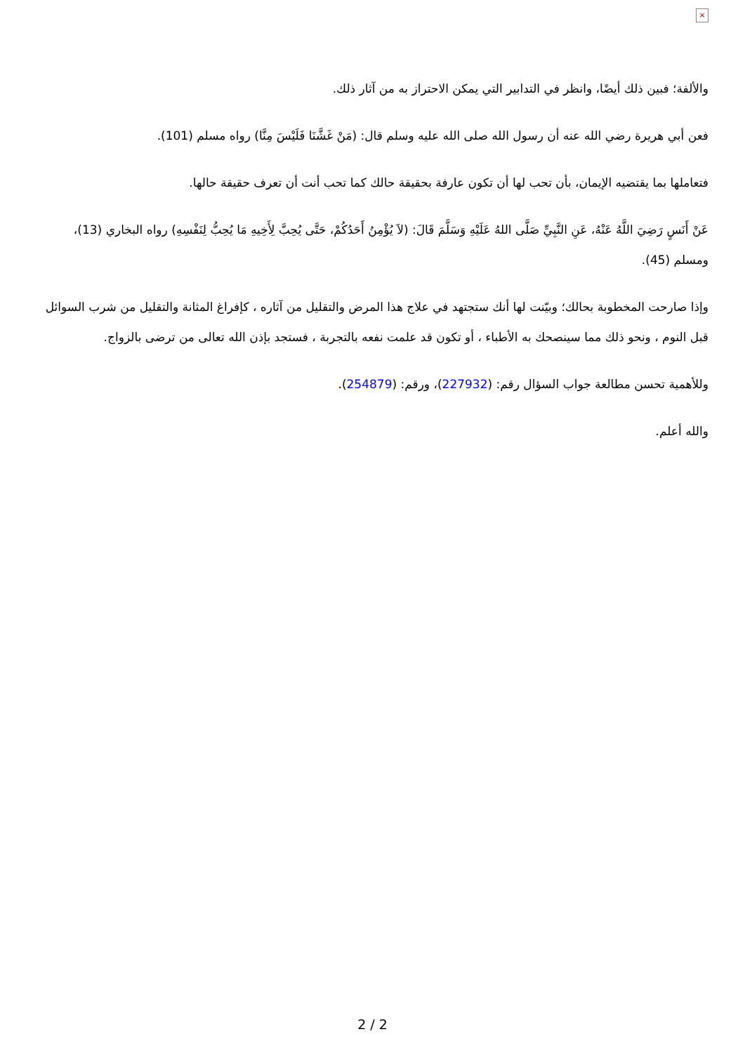×
والألفة؛ فبين ذلك أيضًا، وانظر في التدابير التي يمكن الاحتراز به من آثار ذلك.
فعن أبي هريرة رضي الله عنه أن رسول الله صلى الله عليه وسلم قال: (مَنْ غَشَّنَا فَلَيْسَ مِنَّا) رواه مسلم (101).
فتعاملها بما يقتضيه الإيمان، بأن تحب لها أن تكون عارفة بحقيقة حالك كما تحب أنت أن تعرف حقيقة حالها.
عَنْ أَنَسٍ رَضِيَ اللَّهُ عَنْهُ، عَنِ النَّبِيِّ صَلَّى اللهُ عَلَيْهِ وَسَلَّمَ قَالَ: (لاَ يُؤْمِنُ أَحَدُكُمْ، حَتَّى يُحِبَّ لِأَخِيهِ مَا يُحِبُّ لِنَفْسِهِ) رواه البخاري (13)، ومسلم (45).
وإذا صارحت المخطوبة بحالك؛ وبيّنت لها أنك ستجتهد في علاج هذا المرض والتقليل من آثاره ، كإفراغ المثانة والتقليل من شرب السوائل قبل النوم ، ونحو ذلك مما سينصحك به الأطباء ، أو تكون قد علمت نفعه بالتجربة ، فستجد بإذن الله تعالى من ترضى بالزواج.
وللأهمية تحسن مطالعة جواب السؤال رقم: (227932)، ورقم: (254879).
والله أعلم.
2 / 2